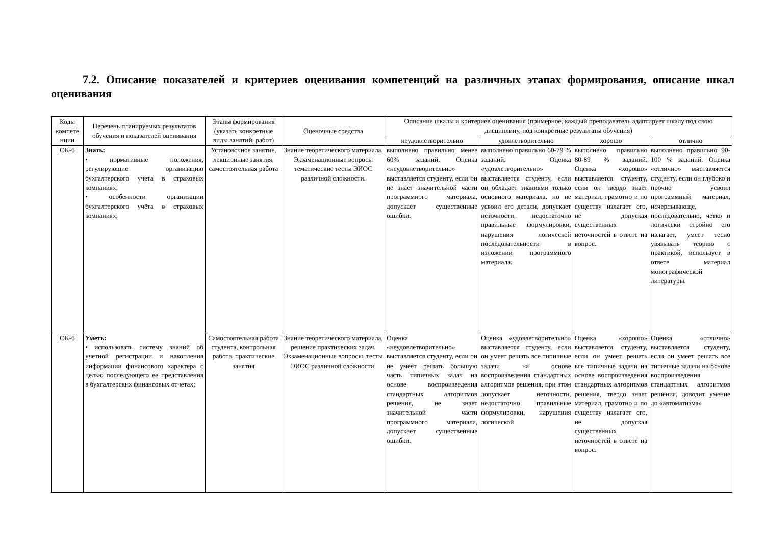7.2. Описание показателей и критериев оценивания компетенций на различных этапах формирования, описание шкал оценивания
| Коды компете нции | Перечень планируемых результатов обучения и показателей оценивания | Этапы формирования (указать конкретные виды занятий, работ) | Оценочные средства | Описание шкалы и критериев оценивания (примерное, каждый преподаватель адаптирует шкалу под свою дисциплину, под конкретные результаты обучения) | | | |
| --- | --- | --- | --- | --- | --- | --- | --- |
| | | | | неудовлетворительно | удовлетворительно | хорошо | отлично |
| ОК-6 | Знать: • нормативные положения, регулирующие организацию бухгалтерского учета в страховых компаниях; • особенности организации бухгалтерского учёта в страховых компаниях; | Установочное занятие, лекционные занятия, самостоятельная работа | Знание теоретического материала. Экзаменационные вопросы тематические тесты ЭИОС различной сложности. | выполнено правильно менее 60% заданий. Оценка «неудовлетворительно» выставляется студенту, если он не знает значительной части программного материала, допускает существенные ошибки. | выполнено правильно 60-79 % заданий. Оценка «удовлетворительно» выставляется студенту, если он обладает знаниями только основного материала, но не усвоил его детали, допускает неточности, недостаточно правильные формулировки, нарушения логической последовательности в изложении программного материала. | выполнено правильно 80-89 % заданий. Оценка «хорошо» выставляется студенту, если он твердо знает материал, грамотно и по существу излагает его, не допуская существенных неточностей в ответе на вопрос. | выполнено правильно 90-100 % заданий. Оценка «отлично» выставляется студенту, если он глубоко и прочно усвоил программный материал, исчерпывающе, последовательно, четко и логически стройно его излагает, умеет тесно увязывать теорию с практикой, использует в ответе материал монографической литературы. |
| ОК-6 | Уметь: • использовать систему знаний об учетной регистрации и накопления информации финансового характера с целью последующего ее представления в бухгалтерских финансовых отчетах; | Самостоятельная работа студента, контрольная работа, практические занятия | Знание теоретического материала, решение практических задач. Экзаменационные вопросы, тесты ЭИОС различной сложности. | Оценка «неудовлетворительно» выставляется студенту, если он не умеет решать большую часть типичных задач на основе воспроизведения стандартных алгоритмов решения, не знает значительной части программного материала, допускает существенные ошибки. | Оценка «удовлетворительно» выставляется студенту, если он умеет решать все типичные задачи на основе воспроизведения стандартных алгоритмов решения, при этом допускает неточности, недостаточно правильные формулировки, нарушения логической | Оценка «хорошо» выставляется студенту, если он умеет решать все типичные задачи на основе воспроизведения стандартных алгоритмов решения, твердо знает материал, грамотно и по существу излагает его, не допуская существенных неточностей в ответе на вопрос. | Оценка «отлично» выставляется студенту, если он умеет решать все типичные задачи на основе воспроизведения стандартных алгоритмов решения, доводит умение до «автоматизма» |